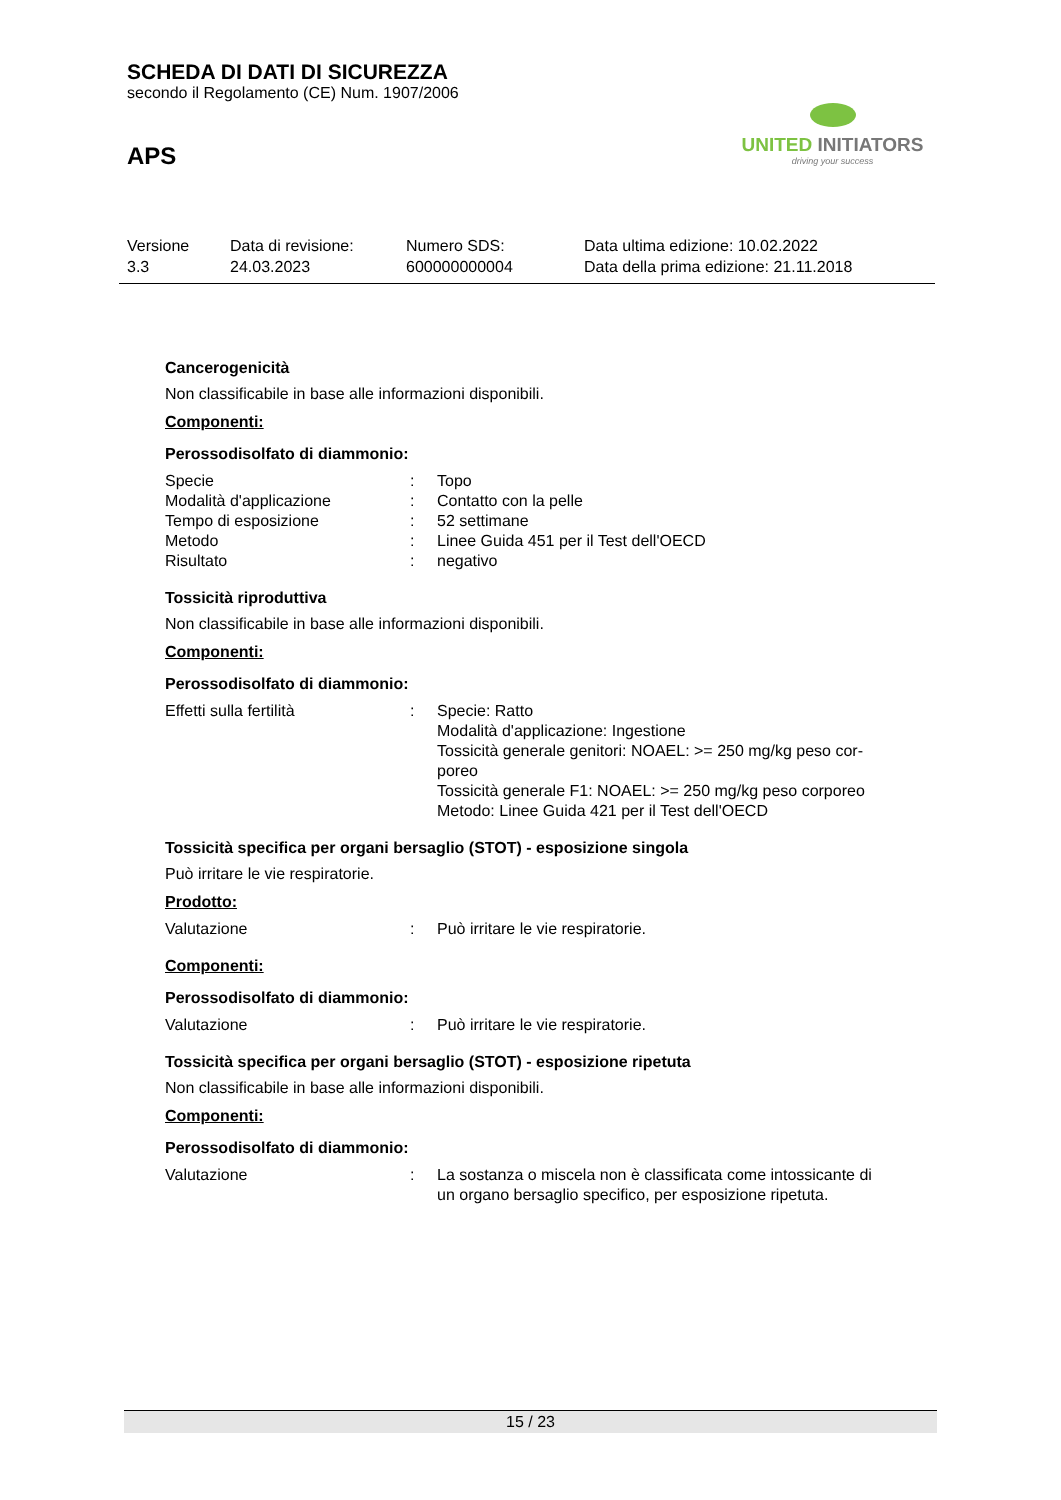SCHEDA DI DATI DI SICUREZZA
secondo il Regolamento (CE) Num. 1907/2006
APS
UNITED INITIATORS
driving your success
| Versione 3.3 | Data di revisione: 24.03.2023 | Numero SDS: 600000000004 | Data ultima edizione: 10.02.2022 Data della prima edizione: 21.11.2018 |
Cancerogenicità
Non classificabile in base alle informazioni disponibili.
Componenti:
Perossodisolfato di diammonio:
| Specie | : | Topo |
| Modalità d'applicazione | : | Contatto con la pelle |
| Tempo di esposizione | : | 52 settimane |
| Metodo | : | Linee Guida 451 per il Test dell'OECD |
| Risultato | : | negativo |
Tossicità riproduttiva
Non classificabile in base alle informazioni disponibili.
Componenti:
Perossodisolfato di diammonio:
| Effetti sulla fertilità | : | Specie: Ratto Modalità d'applicazione: Ingestione Tossicità generale genitori: NOAEL: >= 250 mg/kg peso cor- poreo Tossicità generale F1: NOAEL: >= 250 mg/kg peso corporeo Metodo: Linee Guida 421 per il Test dell'OECD |
Tossicità specifica per organi bersaglio (STOT) - esposizione singola
Può irritare le vie respiratorie.
Prodotto:
| Valutazione | : | Può irritare le vie respiratorie. |
Componenti:
Perossodisolfato di diammonio:
| Valutazione | : | Può irritare le vie respiratorie. |
Tossicità specifica per organi bersaglio (STOT) - esposizione ripetuta
Non classificabile in base alle informazioni disponibili.
Componenti:
Perossodisolfato di diammonio:
| Valutazione | : | La sostanza o miscela non è classificata come intossicante di un organo bersaglio specifico, per esposizione ripetuta. |
15 / 23